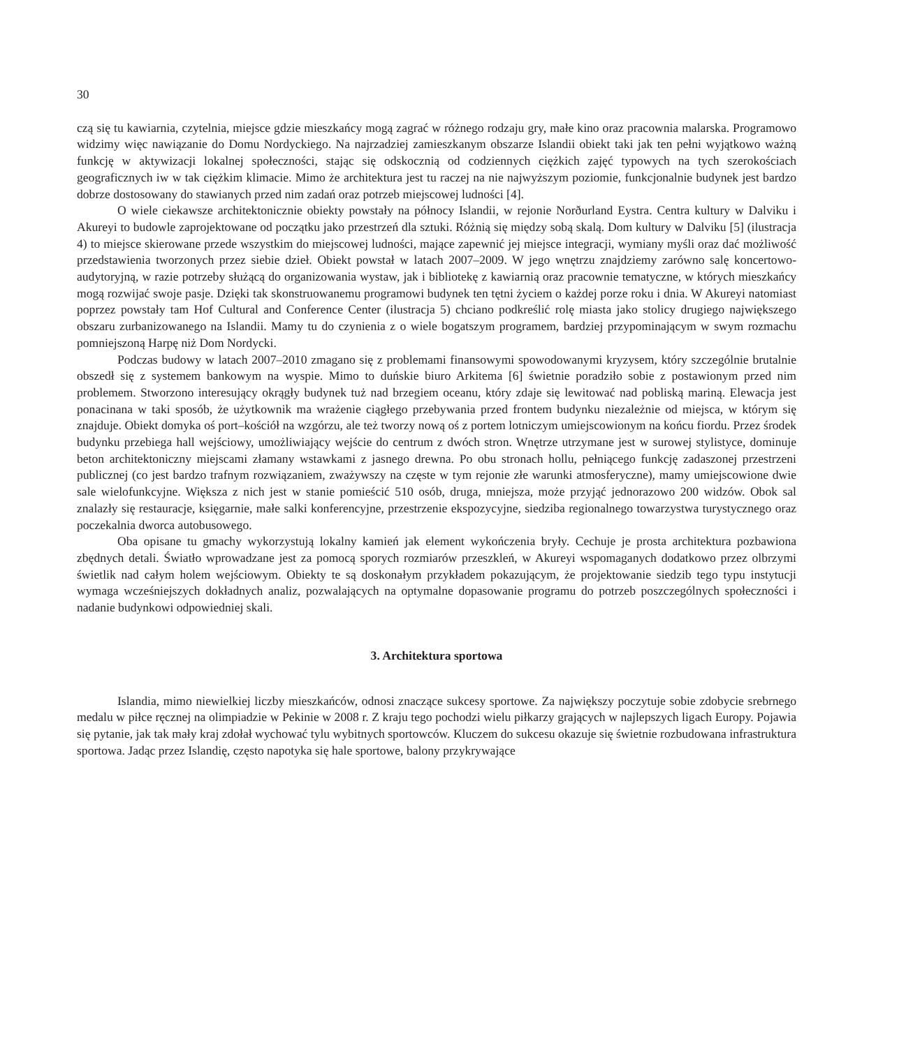30
czą się tu kawiarnia, czytelnia, miejsce gdzie mieszkańcy mogą zagrać w różnego rodzaju gry, małe kino oraz pracownia malarska. Programowo widzimy więc nawiązanie do Domu Nordyckiego. Na najrzadziej zamieszkanym obszarze Islandii obiekt taki jak ten pełni wyjątkowo ważną funkcję w aktywizacji lokalnej społeczności, stając się odskocznią od codziennych ciężkich zajęć typowych na tych szerokościach geograficznych iw w tak ciężkim klimacie. Mimo że architektura jest tu raczej na nie najwyższym poziomie, funkcjonalnie budynek jest bardzo dobrze dostosowany do stawianych przed nim zadań oraz potrzeb miejscowej ludności [4].
O wiele ciekawsze architektonicznie obiekty powstały na północy Islandii, w rejonie Norðurland Eystra. Centra kultury w Dalviku i Akureyi to budowle zaprojektowane od początku jako przestrzeń dla sztuki. Różnią się między sobą skalą. Dom kultury w Dalviku [5] (ilustracja 4) to miejsce skierowane przede wszystkim do miejscowej ludności, mające zapewnić jej miejsce integracji, wymiany myśli oraz dać możliwość przedstawienia tworzonych przez siebie dzieł. Obiekt powstał w latach 2007–2009. W jego wnętrzu znajdziemy zarówno salę koncertowo-audytoryjną, w razie potrzeby służącą do organizowania wystaw, jak i bibliotekę z kawiarnią oraz pracownie tematyczne, w których mieszkańcy mogą rozwijać swoje pasje. Dzięki tak skonstruowanemu programowi budynek ten tętni życiem o każdej porze roku i dnia. W Akureyi natomiast poprzez powstały tam Hof Cultural and Conference Center (ilustracja 5) chciano podkreślić rolę miasta jako stolicy drugiego największego obszaru zurbanizowanego na Islandii. Mamy tu do czynienia z o wiele bogatszym programem, bardziej przypominającym w swym rozmachu pomniejszoną Harpę niż Dom Nordycki.
Podczas budowy w latach 2007–2010 zmagano się z problemami finansowymi spowodowanymi kryzysem, który szczególnie brutalnie obszedł się z systemem bankowym na wyspie. Mimo to duńskie biuro Arkitema [6] świetnie poradziło sobie z postawionym przed nim problemem. Stworzono interesujący okrągły budynek tuż nad brzegiem oceanu, który zdaje się lewitować nad pobliską mariną. Elewacja jest ponacinana w taki sposób, że użytkownik ma wrażenie ciągłego przebywania przed frontem budynku niezależnie od miejsca, w którym się znajduje. Obiekt domyka oś port–kościół na wzgórzu, ale też tworzy nową oś z portem lotniczym umiejscowionym na końcu fiordu. Przez środek budynku przebiega hall wejściowy, umożliwiający wejście do centrum z dwóch stron. Wnętrze utrzymane jest w surowej stylistyce, dominuje beton architektoniczny miejscami złamany wstawkami z jasnego drewna. Po obu stronach hollu, pełniącego funkcję zadaszonej przestrzeni publicznej (co jest bardzo trafnym rozwiązaniem, zważywszy na częste w tym rejonie złe warunki atmosferyczne), mamy umiejscowione dwie sale wielofunkcyjne. Większa z nich jest w stanie pomieścić 510 osób, druga, mniejsza, może przyjąć jednorazowo 200 widzów. Obok sal znalazły się restauracje, księgarnie, małe salki konferencyjne, przestrzenie ekspozycyjne, siedziba regionalnego towarzystwa turystycznego oraz poczekalnia dworca autobusowego.
Oba opisane tu gmachy wykorzystują lokalny kamień jak element wykończenia bryły. Cechuje je prosta architektura pozbawiona zbędnych detali. Światło wprowadzane jest za pomocą sporych rozmiarów przeszkleń, w Akureyi wspomaganych dodatkowo przez olbrzymi świetlik nad całym holem wejściowym. Obiekty te są doskonałym przykładem pokazującym, że projektowanie siedzib tego typu instytucji wymaga wcześniejszych dokładnych analiz, pozwalających na optymalne dopasowanie programu do potrzeb poszczególnych społeczności i nadanie budynkowi odpowiedniej skali.
3. Architektura sportowa
Islandia, mimo niewielkiej liczby mieszkańców, odnosi znaczące sukcesy sportowe. Za największy poczytuje sobie zdobycie srebrnego medalu w piłce ręcznej na olimpiadzie w Pekinie w 2008 r. Z kraju tego pochodzi wielu piłkarzy grających w najlepszych ligach Europy. Pojawia się pytanie, jak tak mały kraj zdołał wychować tylu wybitnych sportowców. Kluczem do sukcesu okazuje się świetnie rozbudowana infrastruktura sportowa. Jadąc przez Islandię, często napotyka się hale sportowe, balony przykrywające